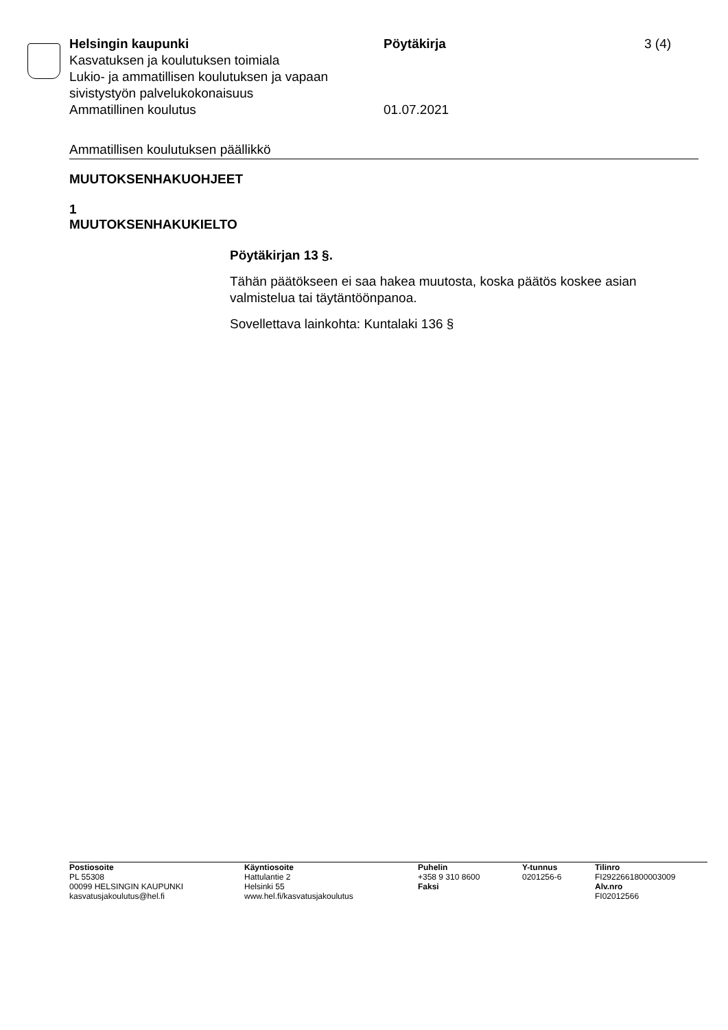Helsingin kaupunki Pöytäkirja 3 (4)
Kasvatuksen ja koulutuksen toimiala
Lukio- ja ammatillisen koulutuksen ja vapaan
sivistystyön palvelukokonaisuus
Ammatillinen koulutus 01.07.2021
Ammatillisen koulutuksen päällikkö
MUUTOKSENHAKUOHJEET
1
MUUTOKSENHAKUKIELTO
Pöytäkirjan 13 §.
Tähän päätökseen ei saa hakea muutosta, koska päätös koskee asian valmistelua tai täytäntöönpanoa.
Sovellettava lainkohta: Kuntalaki 136 §
Postiosoite
PL 55308
00099 HELSINGIN KAUPUNKI
kasvatusjakoulutus@hel.fi
Käyntiosoite
Hattulantie 2
Helsinki 55
www.hel.fi/kasvatusjakoulutus
Puhelin
+358 9 310 8600
Faksi
Y-tunnus
0201256-6
Tilinro
FI2922661800003009
Alv.nro
FI02012566